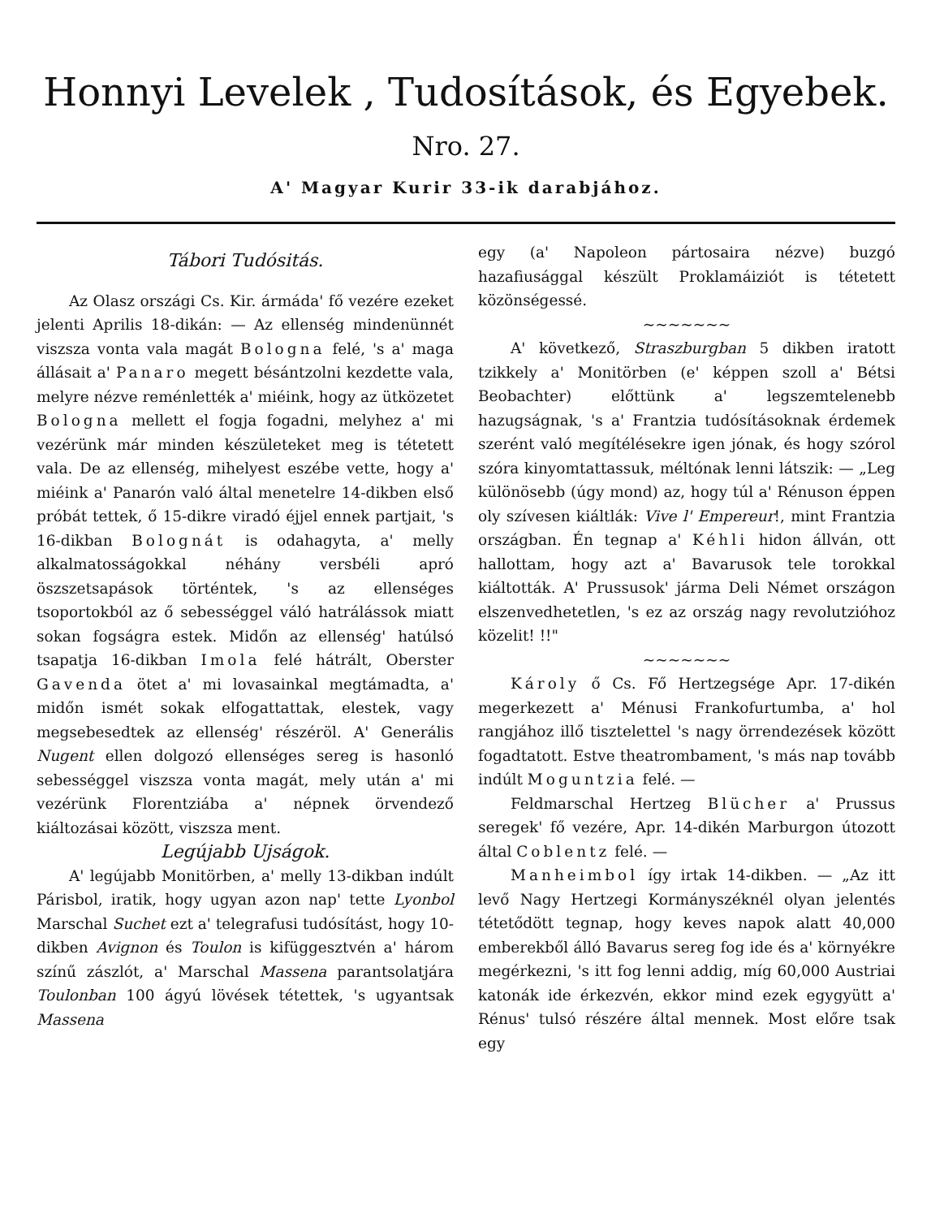Honnyi Levelek , Tudosítások, és Egyebek.
Nro. 27.
A' Magyar Kurir 33-ik darabjához.
Tábori Tudósitás.
Az Olasz országi Cs. Kir. ármáda' fő vezére ezeket jelenti Aprilis 18-dikán: — Az ellenség mindenünnét viszsza vonta vala magát Bologna felé, 's a' maga állásait a' Panaro megett bésántzolni kezdette vala, melyre nézve reménlették a' miéink, hogy az ütközetet Bologna mellett el fogja fogadni, melyhez a' mi vezérünk már minden készületeket meg is tétetett vala. De az ellenség, mihelyest eszébe vette, hogy a' miéink a' Panarón való által menetelre 14-dikben első próbát tettek, ő 15-dikre viradó éjjel ennek partjait, 's 16-dikban Bolognát is odahagyta, a' melly alkalmatosságokkal néhány versbéli apró öszszetsapások történtek, 's az ellenséges tsoportokból az ő sebességgel váló hatrálássok miatt sokan fogságra estek. Midőn az ellenség' hatúlsó tsapatja 16-dikban Imola felé hátrált, Oberster Gavenda ötet a' mi lovasainkal megtámadta, a' midőn ismét sokak elfogattattak, elestek, vagy megsebesedtek az ellenség' részéröl. A' Generális Nugent ellen dolgozó ellenséges sereg is hasonló sebességgel viszsza vonta magát, mely után a' mi vezérünk Florentziába a' népnek örvendező kiáltozásai között, viszsza ment.
Legújabb Ujságok.
A' legújabb Monitörben, a' melly 13-dikban indúlt Párisbol, iratik, hogy ugyan azon nap' tette Lyonbol Marschal Suchet ezt a' telegrafusi tudósítást, hogy 10-dikben Avignon és Toulon is kifüggesztvén a' három színű zászlót, a' Marschal Massena parantsolatjára Toulonban 100 ágyú lövések tétettek, 's ugyantsak Massena
egy (a' Napoleon pártosaira nézve) buzgó hazafiusággal készült Proklamáiziót is tétetett közönségessé.
~~~~~~~
A' következő, Straszburgban 5 dikben iratott tzikkely a' Monitörben (e' képpen szoll a' Bétsi Beobachter) előttünk a' legszemtelenebb hazugságnak, 's a' Frantzia tudósításoknak érdemek szerént való megítélésekre igen jónak, és hogy szórol szóra kinyomtattassuk, méltónak lenni látszik: — „Leg különösebb (úgy mond) az, hogy túl a' Rénuson éppen oly szívesen kiáltlák: Vive l' Empereur!, mint Frantzia országban. Én tegnap a' Kéhli hidon állván, ott hallottam, hogy azt a' Bavarusok tele torokkal kiáltották. A' Prussusok' járma Deli Német országon elszenvedhetetlen, 's ez az ország nagy revolutzióhoz közelit! !!"
~~~~~~~
Károly ő Cs. Fő Hertzegsége Apr. 17-dikén megerkezett a' Ménusi Frankofurtumba, a' hol rangjához illő tisztelettel 's nagy örrendezések között fogadtatott. Estve theatrombament, 's más nap tovább indúlt Moguntzia felé. —
Feldmarschal Hertzeg Blücher a' Prussus seregek' fő vezére, Apr. 14-dikén Marburgon útozott által Coblentz felé. —
Manheimbol így irtak 14-dikben. — „Az itt levő Nagy Hertzegi Kormányszéknél olyan jelentés tétetődött tegnap, hogy keves napok alatt 40,000 emberekből álló Bavarus sereg fog ide és a' környékre megérkezni, 's itt fog lenni addig, míg 60,000 Austriai katonák ide érkezvén, ekkor mind ezek egygyütt a' Rénus' tulsó részére által mennek. Most előre tsak egy